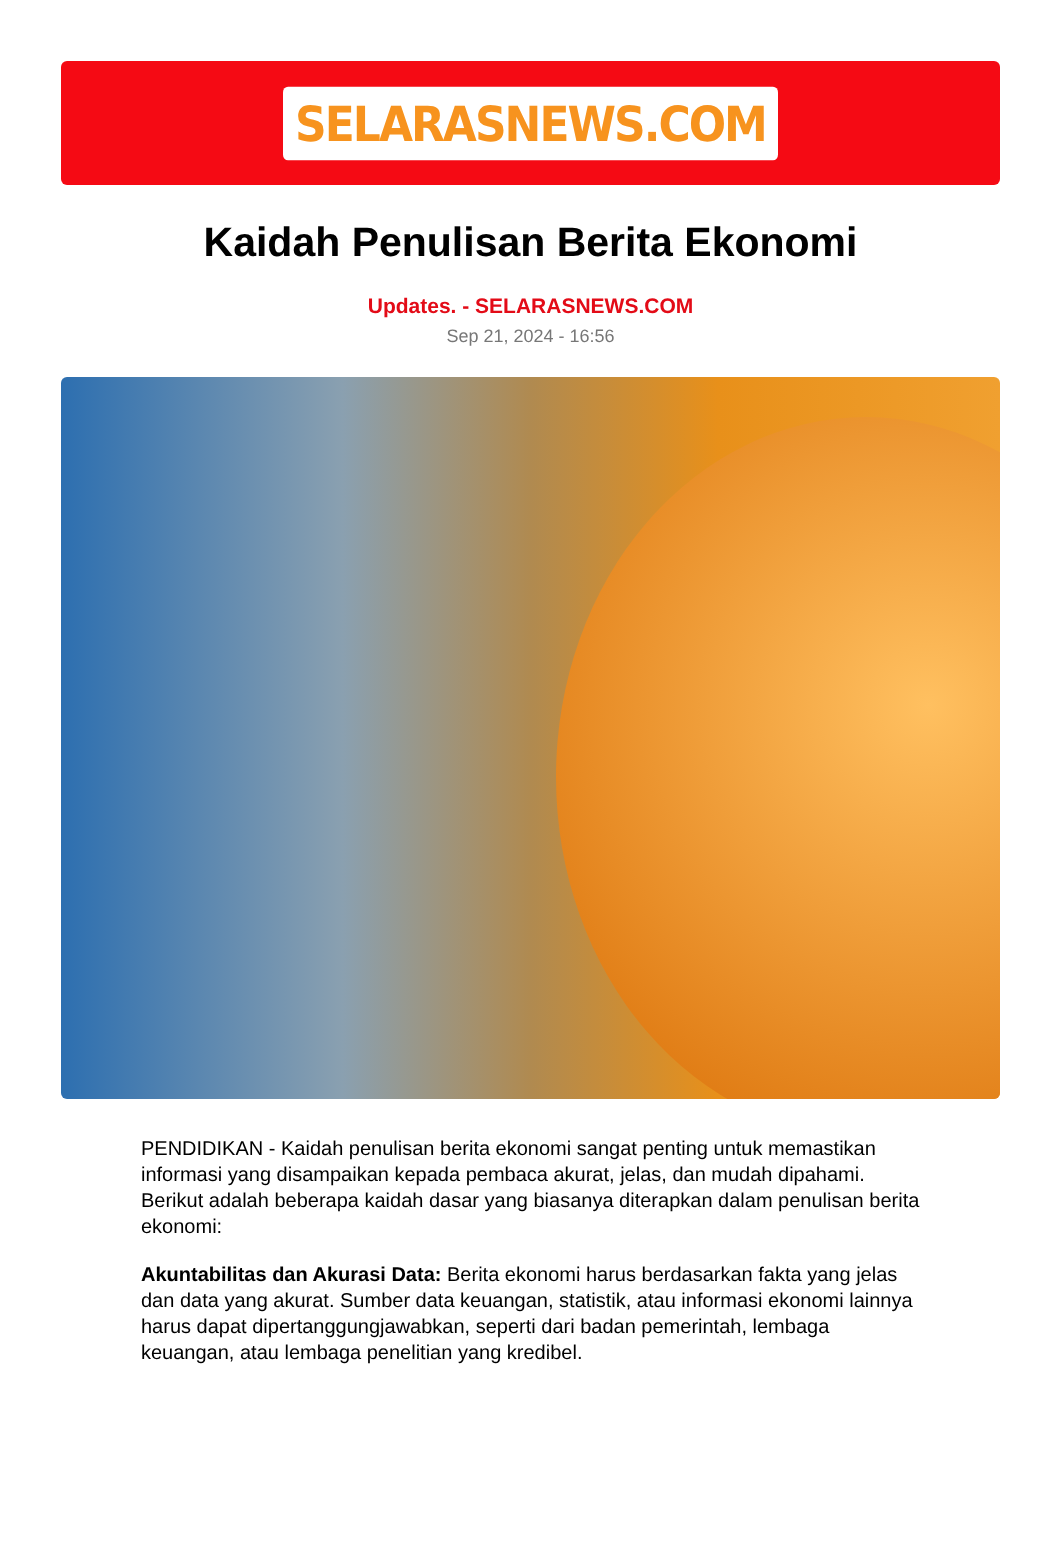SELARASNEWS.COM
Kaidah Penulisan Berita Ekonomi
Updates. - SELARASNEWS.COM
Sep 21, 2024 - 16:56
PENDIDIKAN - Kaidah penulisan berita ekonomi sangat penting untuk memastikan informasi yang disampaikan kepada pembaca akurat, jelas, dan mudah dipahami. Berikut adalah beberapa kaidah dasar yang biasanya diterapkan dalam penulisan berita ekonomi:
Akuntabilitas dan Akurasi Data: Berita ekonomi harus berdasarkan fakta yang jelas dan data yang akurat. Sumber data keuangan, statistik, atau informasi ekonomi lainnya harus dapat dipertanggungjawabkan, seperti dari badan pemerintah, lembaga keuangan, atau lembaga penelitian yang kredibel.